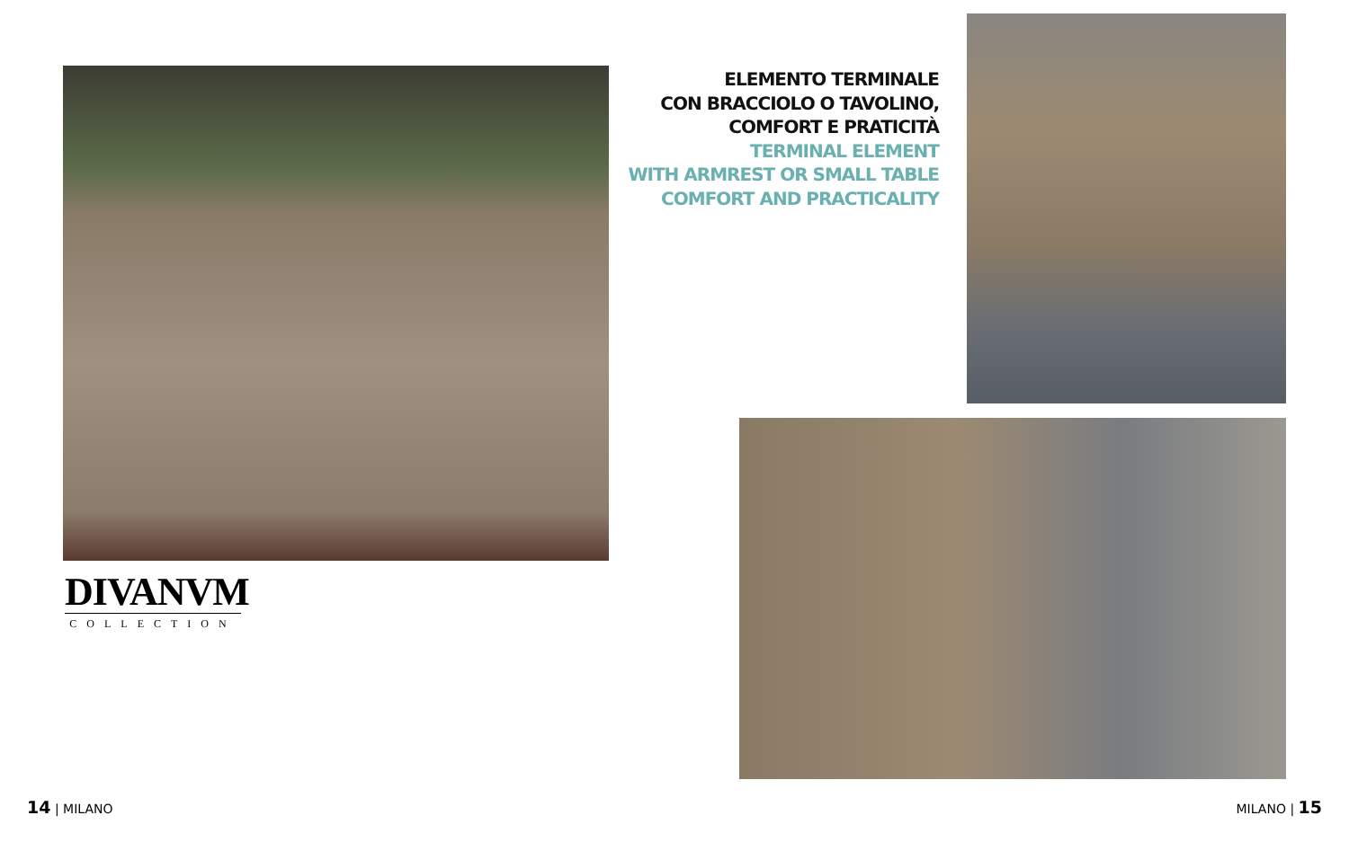ELEMENTO TERMINALE
CON BRACCIOLO O TAVOLINO,
COMFORT E PRATICITÀ
TERMINAL ELEMENT
WITH ARMREST OR SMALL TABLE
COMFORT AND PRACTICALITY
DIVANVM
COLLECTION
14 | MILANO MILANO | 15